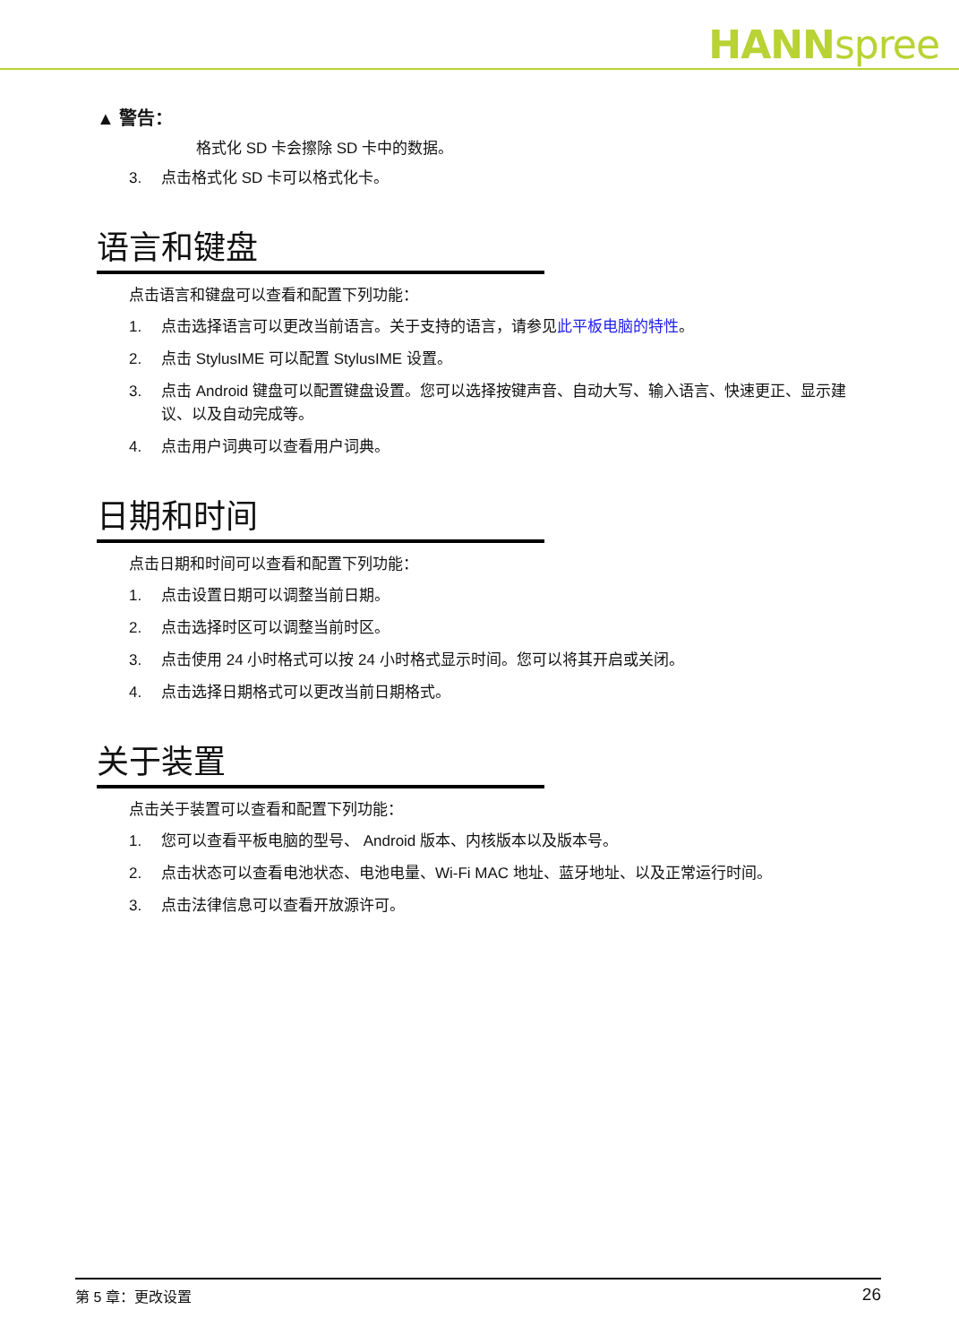HANNspree
▲ 警告：
格式化 SD 卡会擦除 SD 卡中的数据。
3. 点击格式化 SD 卡可以格式化卡。
语言和键盘
点击语言和键盘可以查看和配置下列功能：
1. 点击选择语言可以更改当前语言。关于支持的语言，请参见此平板电脑的特性。
2. 点击 StylusIME 可以配置 StylusIME 设置。
3. 点击 Android 键盘可以配置键盘设置。您可以选择按键声音、自动大写、输入语言、快速更正、显示建议、以及自动完成等。
4. 点击用户词典可以查看用户词典。
日期和时间
点击日期和时间可以查看和配置下列功能：
1. 点击设置日期可以调整当前日期。
2. 点击选择时区可以调整当前时区。
3. 点击使用 24 小时格式可以按 24 小时格式显示时间。您可以将其开启或关闭。
4. 点击选择日期格式可以更改当前日期格式。
关于装置
点击关于装置可以查看和配置下列功能：
1. 您可以查看平板电脑的型号、 Android 版本、内核版本以及版本号。
2. 点击状态可以查看电池状态、电池电量、Wi-Fi MAC 地址、蓝牙地址、以及正常运行时间。
3. 点击法律信息可以查看开放源许可。
第 5 章：更改设置 26